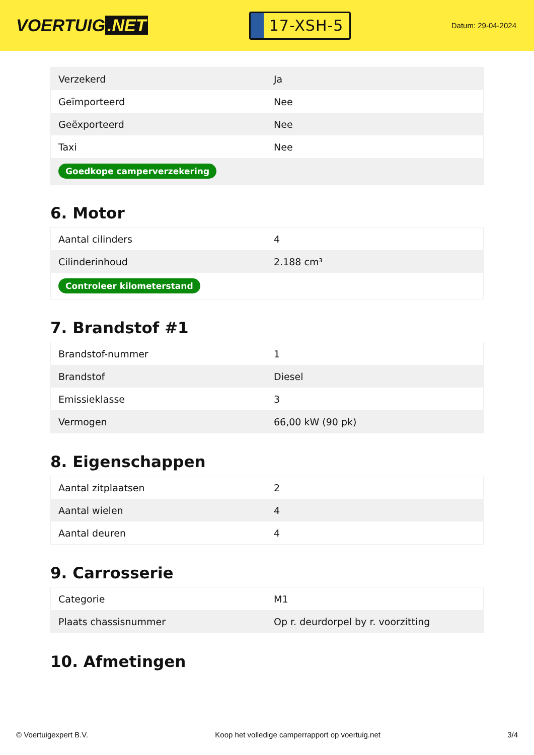VOERTUIG.NET
17-XSH-5
Datum: 29-04-2024
| Verzekerd | Ja |
| Geïmporteerd | Nee |
| Geëxporteerd | Nee |
| Taxi | Nee |
| Goedkope camperverzekering | |
6. Motor
| Aantal cilinders | 4 |
| Cilinderinhoud | 2.188 cm³ |
| Controleer kilometerstand | |
7. Brandstof #1
| Brandstof-nummer | 1 |
| Brandstof | Diesel |
| Emissieklasse | 3 |
| Vermogen | 66,00 kW (90 pk) |
8. Eigenschappen
| Aantal zitplaatsen | 2 |
| Aantal wielen | 4 |
| Aantal deuren | 4 |
9. Carrosserie
| Categorie | M1 |
| Plaats chassisnummer | Op r. deurdorpel by r. voorzitting |
10. Afmetingen
© Voertuigexpert B.V. Koop het volledige camperrapport op voertuig.net 3/4